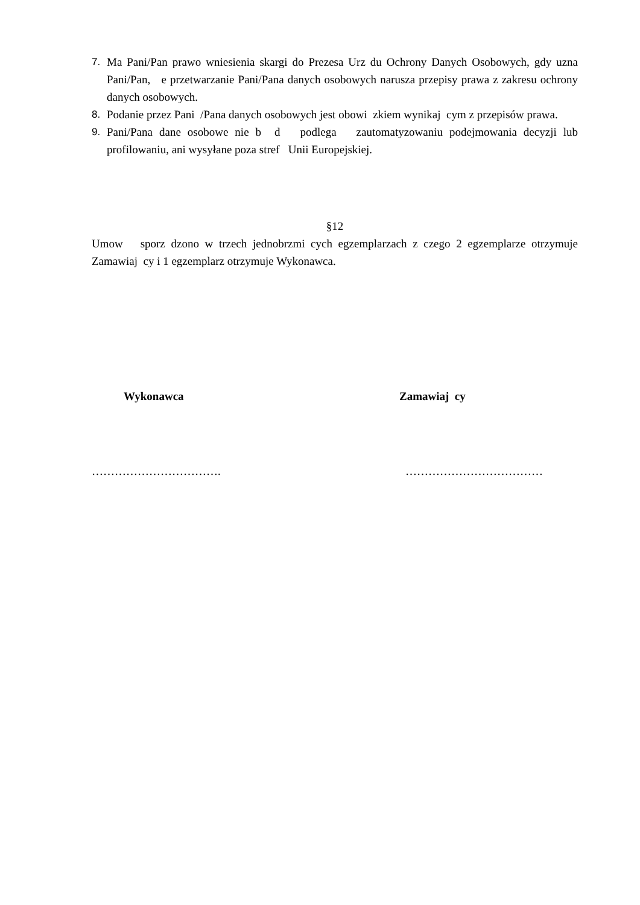7. Ma Pani/Pan prawo wniesienia skargi do Prezesa Urz du Ochrony Danych Osobowych, gdy uzna Pani/Pan, e przetwarzanie Pani/Pana danych osobowych narusza przepisy prawa z zakresu ochrony danych osobowych.
8. Podanie przez Pani /Pana danych osobowych jest obowi zkiem wynikaj cym z przepisów prawa.
9. Pani/Pana dane osobowe nie b d podlega zautomatyzowaniu podejmowania decyzji lub profilowaniu, ani wysyłane poza stref Unii Europejskiej.
§12
Umow sporz dzono w trzech jednobrzmi cych egzemplarzach z czego 2 egzemplarze otrzymuje Zamawiaj cy i 1 egzemplarz otrzymuje Wykonawca.
Wykonawca Zamawiaj cy
……………………………. ………………………………